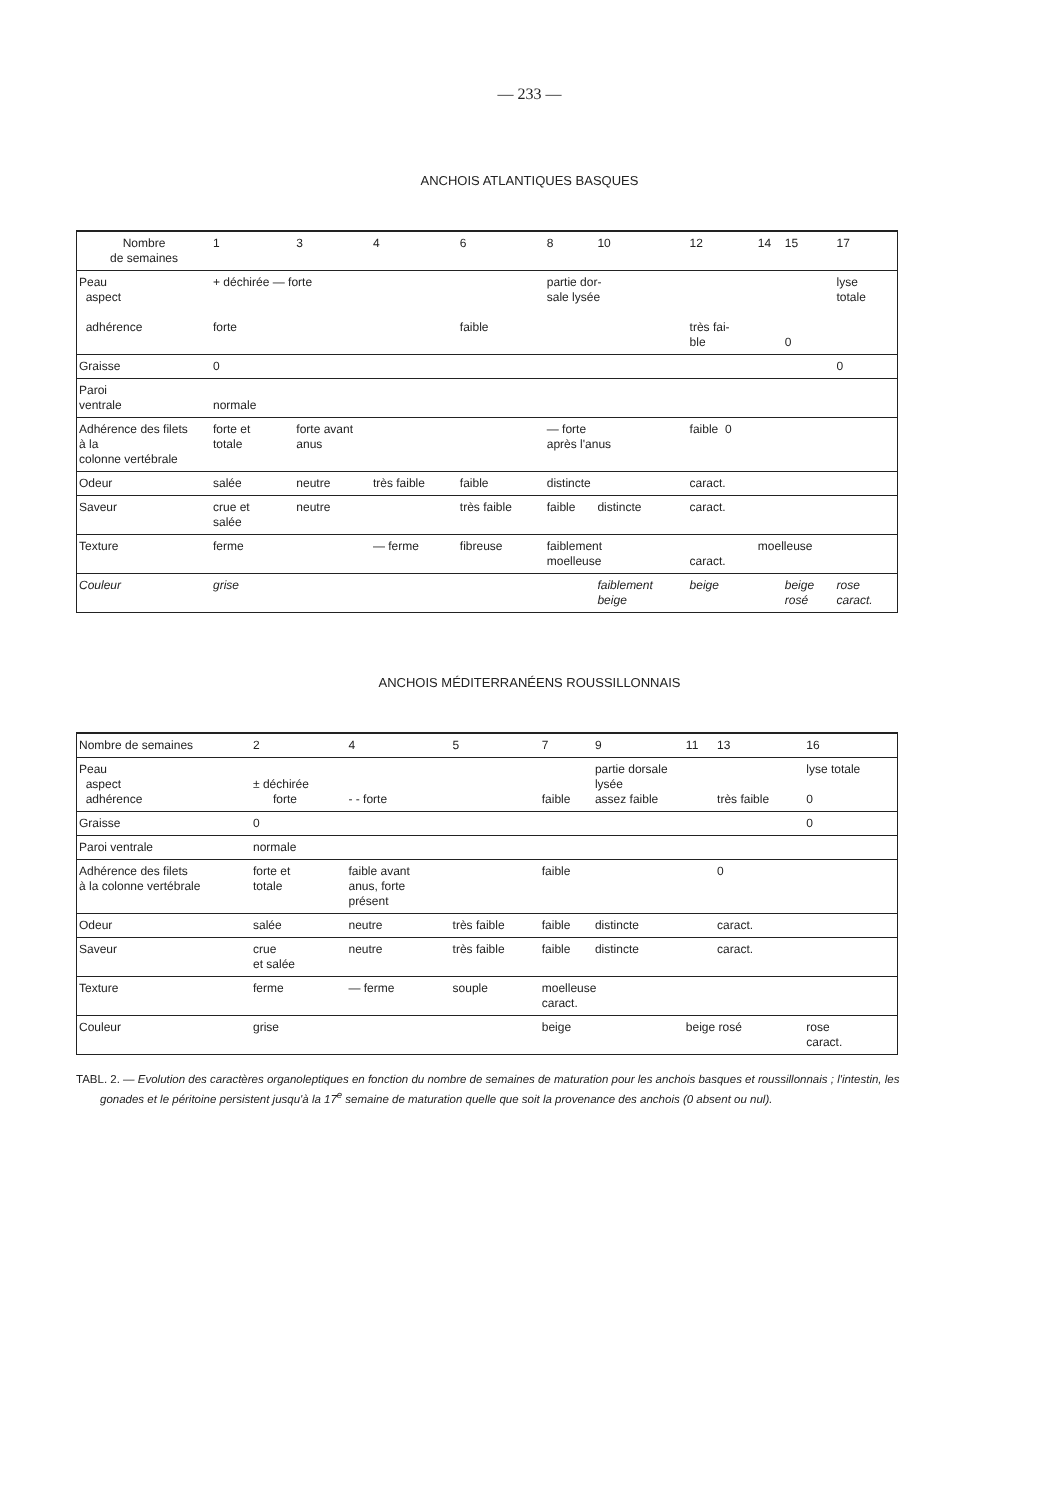— 233 —
ANCHOIS ATLANTIQUES BASQUES
| Nombre de semaines | 1 | 3 | 4 | 6 | 8 | 10 | 12 | 14 | 15 | 17 |
| Peau aspect adhérence | + déchirée — forte forte | | | faible | partie dor- sale lysée | | très fai- ble | | 0 | lyse totale |
| Graisse | 0 | | | | | | | | | 0 |
| Paroi ventrale | normale | | | | | | | | | |
| Adhérence des filets à la colonne vertébrale | forte et totale | forte avant anus | | | — forte après l'anus | | faible 0 | | | |
| Odeur | salée | neutre | très faible | faible | distincte | | caract. | | | |
| Saveur | crue et salée | neutre | | très faible | faible | distincte | caract. | | | |
| Texture | ferme | | — ferme | fibreuse | faiblement moelleuse | | caract. | moelleuse | | |
| Couleur | grise | | | | | faiblement beige | beige | | beige rosé | rose caract. |
ANCHOIS MÉDITERRANÉENS ROUSSILLONNAIS
| Nombre de semaines | 2 | 4 | 5 | 7 | 9 | 11 | 13 | 16 |
| Peau aspect adhérence | ± déchirée forte | - - forte | | faible | partie dorsale lysée assez faible | | très faible | lyse totale 0 |
| Graisse | 0 | | | | | | | 0 |
| Paroi ventrale | normale | | | | | | | |
| Adhérence des filets à la colonne vertébrale | forte et totale | faible avant anus, forte présent | | faible | | | 0 | |
| Odeur | salée | neutre | très faible | faible | distincte | | caract. | |
| Saveur | crue et salée | neutre | très faible | faible | distincte | | caract. | |
| Texture | ferme | — ferme | souple | moelleuse caract. | | | | |
| Couleur | grise | | | beige | | beige rosé | | rose caract. |
TABL. 2. — Evolution des caractères organoleptiques en fonction du nombre de semaines de maturation pour les anchois basques et roussillonnais ; l'intestin, les gonades et le péritoine persistent jusqu'à la 17<sup>e</sup> semaine de maturation quelle que soit la provenance des anchois (0 absent ou nul).